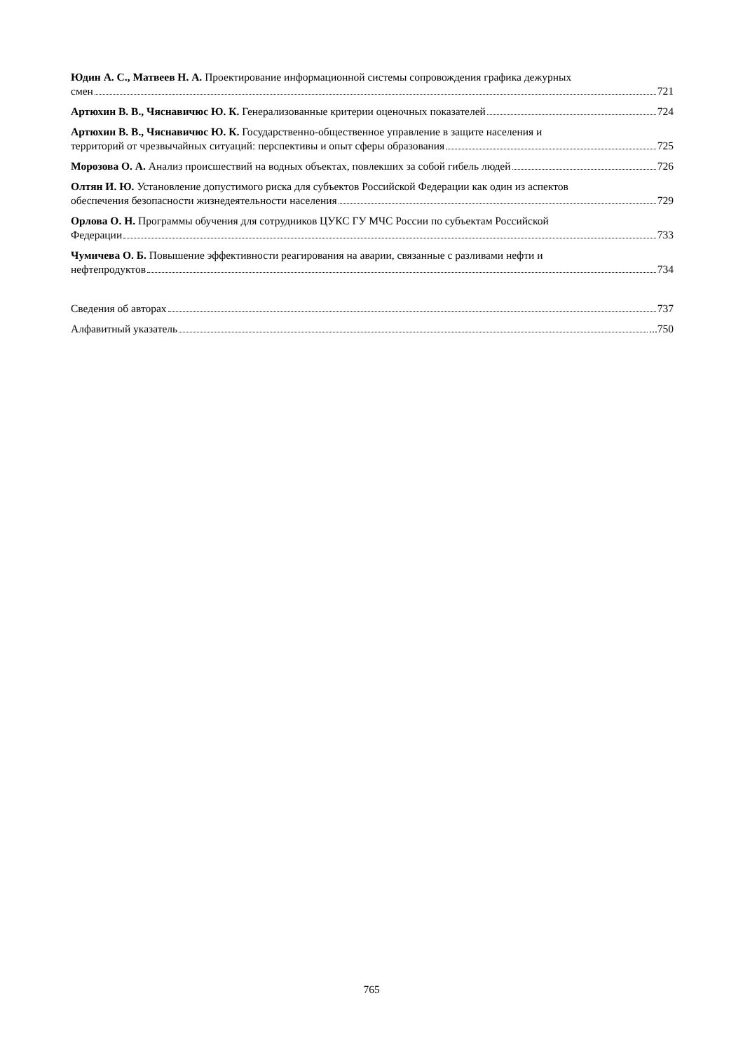Юдин А. С., Матвеев Н. А. Проектирование информационной системы сопровождения графика дежурных
смен 721
Артюхин В. В., Чяснавичюс Ю. К. Генерализованные критерии оценочных показателей 724
Артюхин В. В., Чяснавичюс Ю. К. Государственно-общественное управление в защите населения и
территорий от чрезвычайных ситуаций: перспективы и опыт сферы образования 725
Морозова О. А. Анализ происшествий на водных объектах, повлекших за собой гибель людей 726
Олтян И. Ю. Установление допустимого риска для субъектов Российской Федерации как один из аспектов
обеспечения безопасности жизнедеятельности населения 729
Орлова О. Н. Программы обучения для сотрудников ЦУКС ГУ МЧС России по субъектам Российской
Федерации 733
Чумичева О. Б. Повышение эффективности реагирования на аварии, связанные с разливами нефти и
нефтепродуктов 734
Сведения об авторах 737
Алфавитный указатель ...750
765